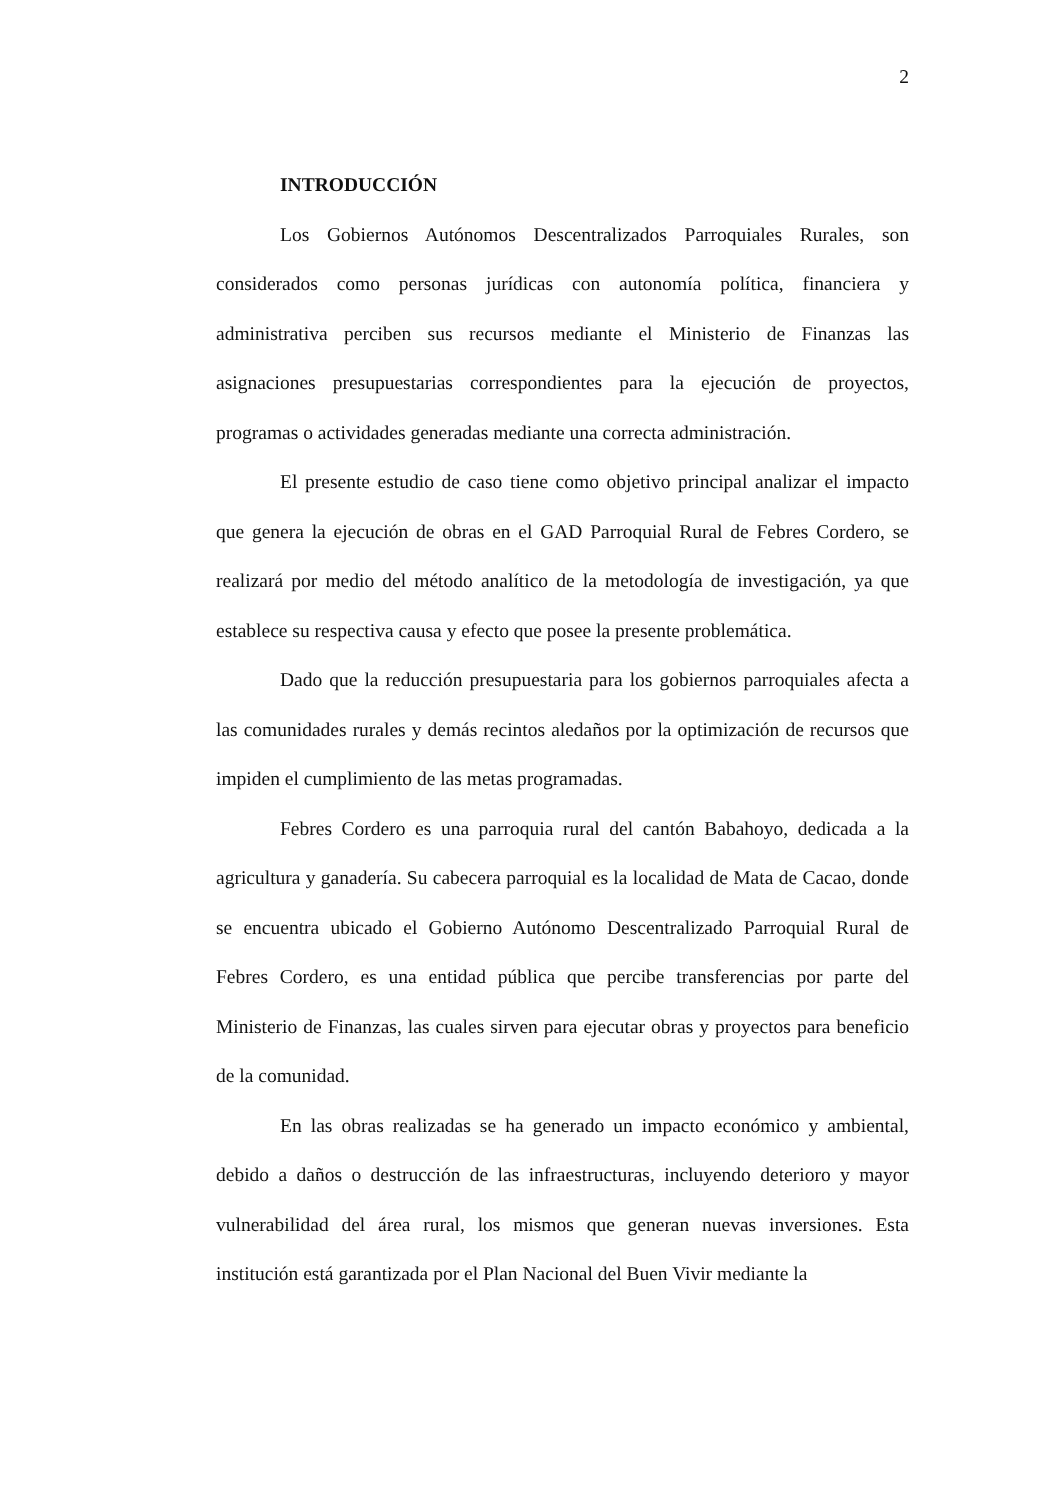2
INTRODUCCIÓN
Los Gobiernos Autónomos Descentralizados Parroquiales Rurales, son considerados como personas jurídicas con autonomía política, financiera y administrativa perciben sus recursos mediante el Ministerio de Finanzas las asignaciones presupuestarias correspondientes para la ejecución de proyectos, programas o actividades generadas mediante una correcta administración.
El presente estudio de caso tiene como objetivo principal analizar el impacto que genera la ejecución de obras en el GAD Parroquial Rural de Febres Cordero, se realizará por medio del método analítico de la metodología de investigación, ya que establece su respectiva causa y efecto que posee la presente problemática.
Dado que la reducción presupuestaria para los gobiernos parroquiales afecta a las comunidades rurales y demás recintos aledaños por la optimización de recursos que impiden el cumplimiento de las metas programadas.
Febres Cordero es una parroquia rural del cantón Babahoyo, dedicada a la agricultura y ganadería. Su cabecera parroquial es la localidad de Mata de Cacao, donde se encuentra ubicado el Gobierno Autónomo Descentralizado Parroquial Rural de Febres Cordero, es una entidad pública que percibe transferencias por parte del Ministerio de Finanzas, las cuales sirven para ejecutar obras y proyectos para beneficio de la comunidad.
En las obras realizadas se ha generado un impacto económico y ambiental, debido a daños o destrucción de las infraestructuras, incluyendo deterioro y mayor vulnerabilidad del área rural, los mismos que generan nuevas inversiones. Esta institución está garantizada por el Plan Nacional del Buen Vivir mediante la